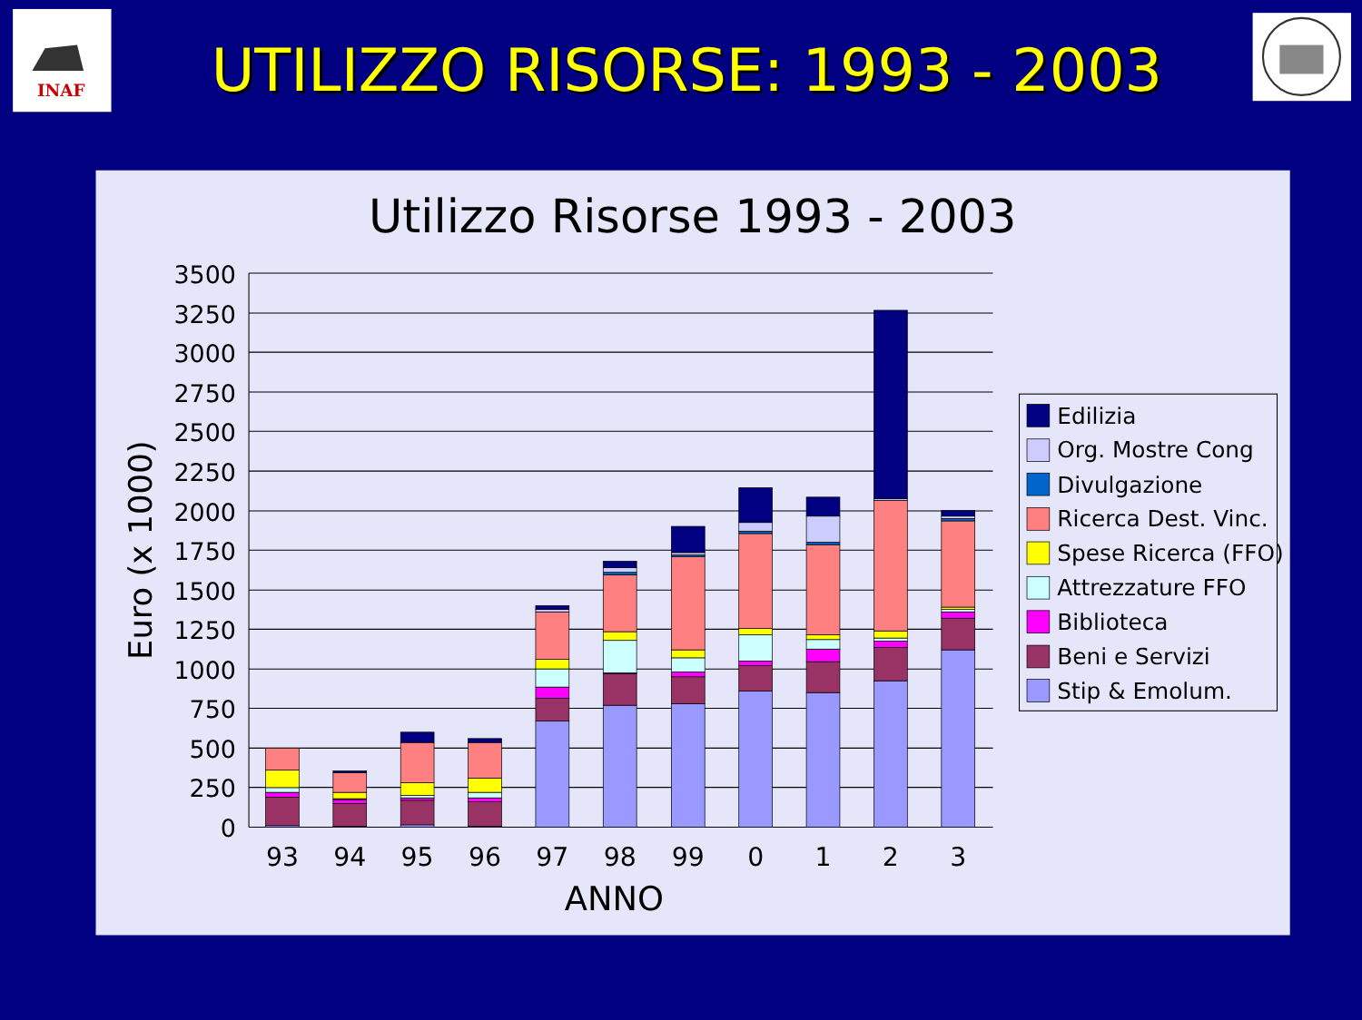INAF
UTILIZZO RISORSE: 1993 - 2003
UTILIZZO RISORSE: 1993 - 2003
Utilizzo Risorse 1993 - 2003
3500
3250
3000
2750
2500
2250
2000
1750
1500
1250
1000
750
500
250
0
Euro (x 1000)
93
94
95
96
97
98
99
0
1
2
3
ANNO
Edilizia
Org. Mostre Cong
Divulgazione
Ricerca Dest. Vinc.
Spese Ricerca (FFO)
Attrezzature FFO
Biblioteca
Beni e Servizi
Stip & Emolum.